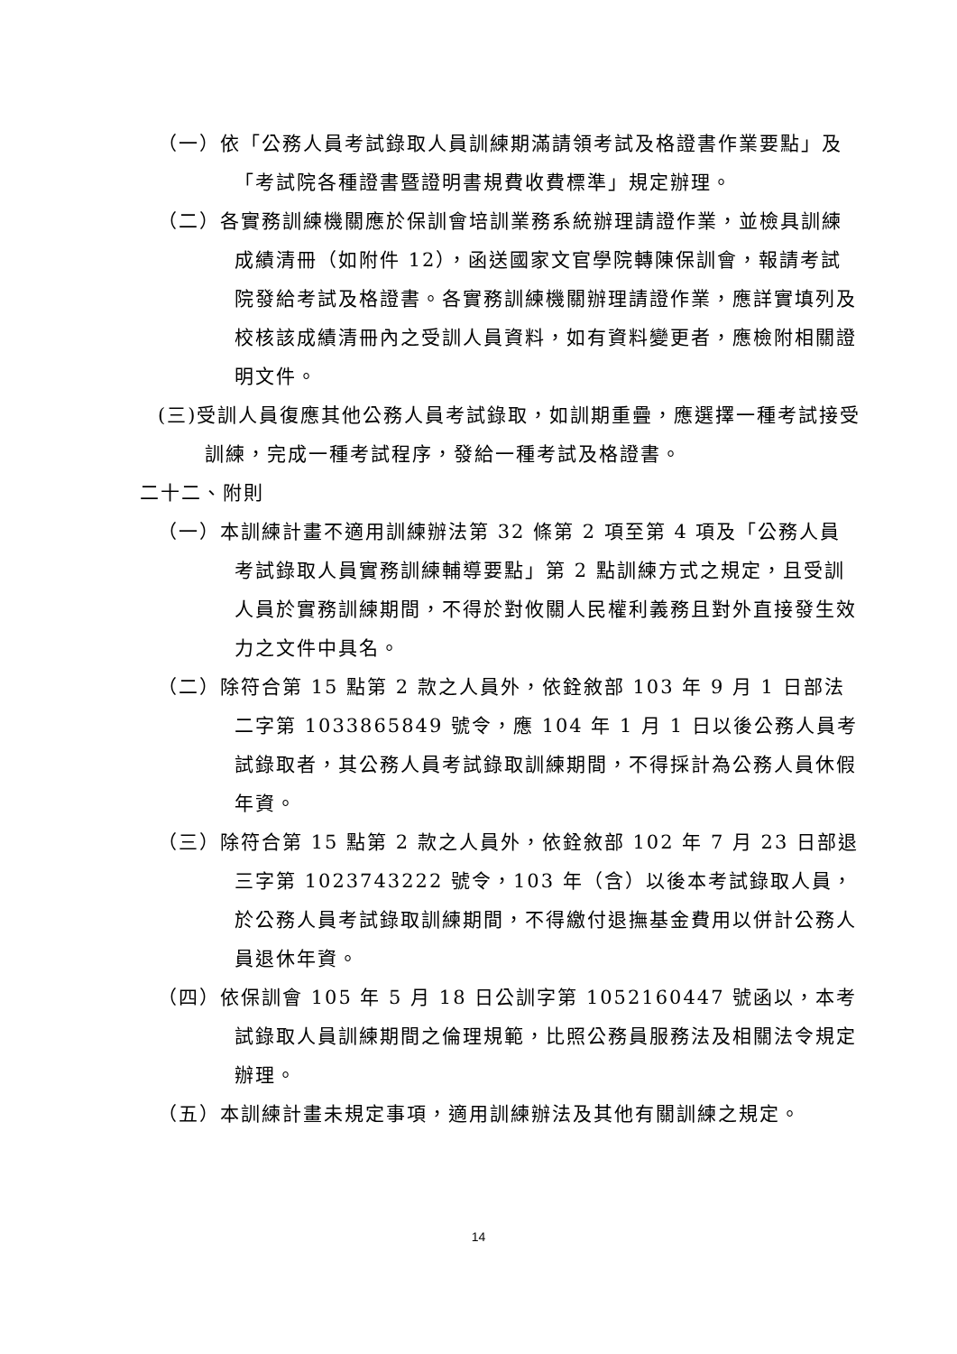（一）依「公務人員考試錄取人員訓練期滿請領考試及格證書作業要點」及「考試院各種證書暨證明書規費收費標準」規定辦理。
（二）各實務訓練機關應於保訓會培訓業務系統辦理請證作業，並檢具訓練成績清冊（如附件 12），函送國家文官學院轉陳保訓會，報請考試院發給考試及格證書。各實務訓練機關辦理請證作業，應詳實填列及校核該成績清冊內之受訓人員資料，如有資料變更者，應檢附相關證明文件。
(三)受訓人員復應其他公務人員考試錄取，如訓期重疊，應選擇一種考試接受訓練，完成一種考試程序，發給一種考試及格證書。
二十二、附則
（一）本訓練計畫不適用訓練辦法第 32 條第 2 項至第 4 項及「公務人員考試錄取人員實務訓練輔導要點」第 2 點訓練方式之規定，且受訓人員於實務訓練期間，不得於對攸關人民權利義務且對外直接發生效力之文件中具名。
（二）除符合第 15 點第 2 款之人員外，依銓敘部 103 年 9 月 1 日部法二字第 1033865849 號令，應 104 年 1 月 1 日以後公務人員考試錄取者，其公務人員考試錄取訓練期間，不得採計為公務人員休假年資。
（三）除符合第 15 點第 2 款之人員外，依銓敘部 102 年 7 月 23 日部退三字第 1023743222 號令，103 年（含）以後本考試錄取人員，於公務人員考試錄取訓練期間，不得繳付退撫基金費用以併計公務人員退休年資。
（四）依保訓會 105 年 5 月 18 日公訓字第 1052160447 號函以，本考試錄取人員訓練期間之倫理規範，比照公務員服務法及相關法令規定辦理。
（五）本訓練計畫未規定事項，適用訓練辦法及其他有關訓練之規定。
14